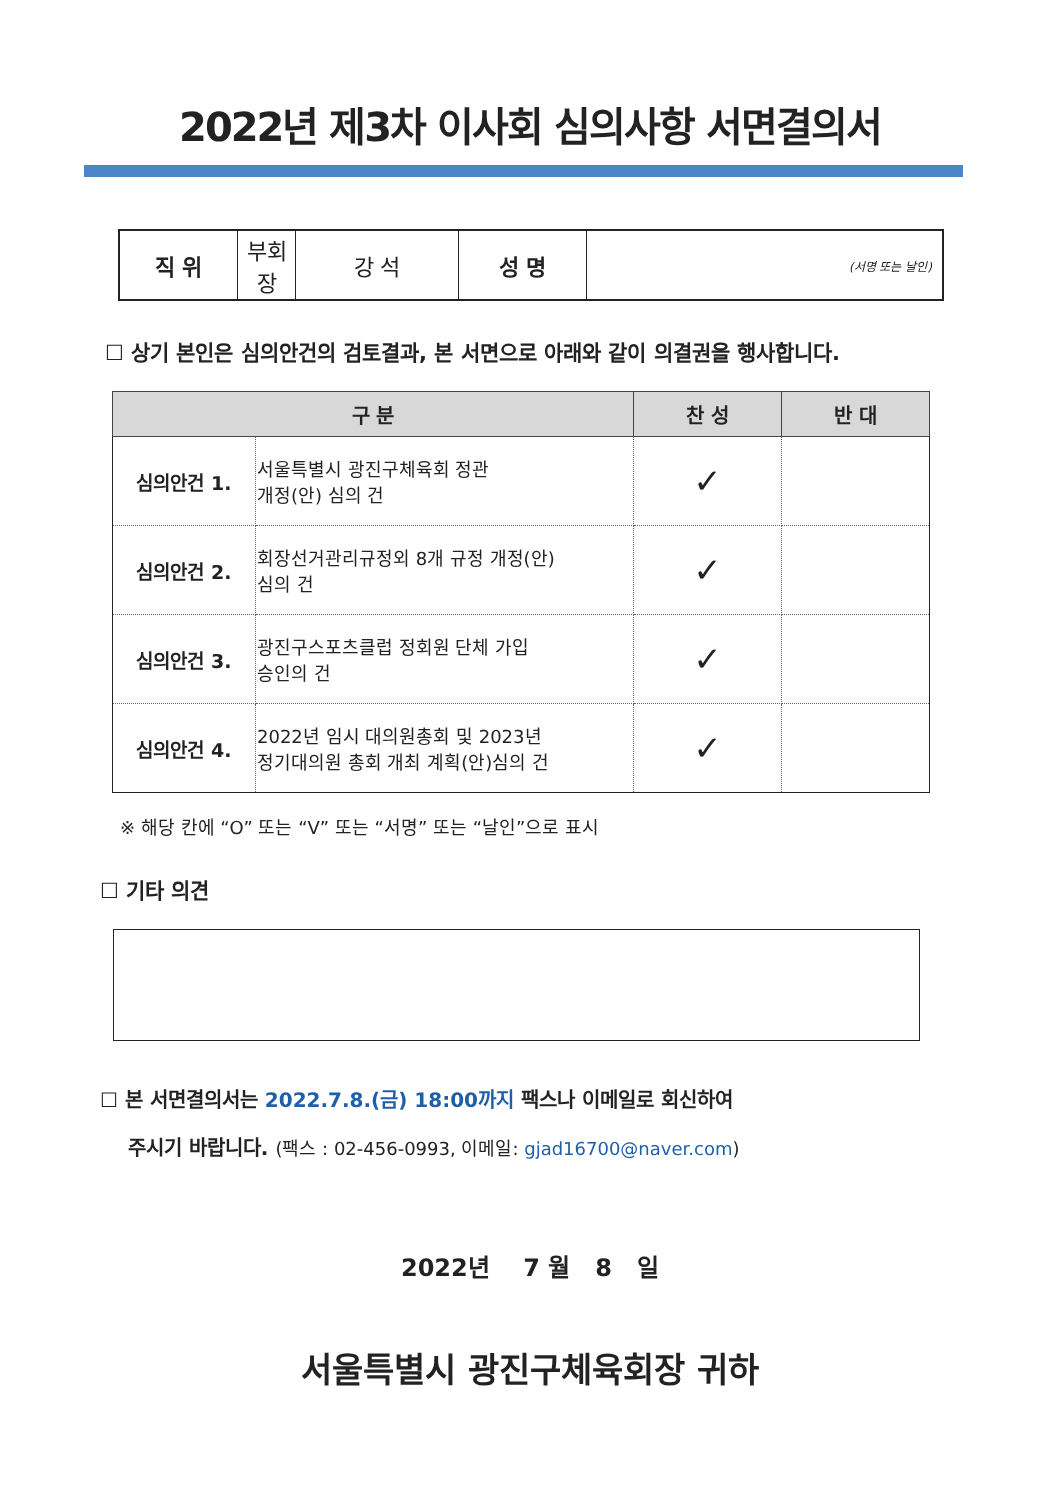2022년 제3차 이사회 심의사항 서면결의서
| 직 위 | 부회장 | 강 석 | 성 명 | (서명 또는 날인) |
☐ 상기 본인은 심의안건의 검토결과, 본 서면으로 아래와 같이 의결권을 행사합니다.
| 구 분 | | 찬 성 | 반 대 |
| --- | --- | --- | --- |
| 심의안건 1. | 서울특별시 광진구체육회 정관 개정(안) 심의 건 | ✓ | |
| 심의안건 2. | 회장선거관리규정외 8개 규정 개정(안) 심의 건 | ✓ | |
| 심의안건 3. | 광진구스포츠클럽 정회원 단체 가입 승인의 건 | ✓ | |
| 심의안건 4. | 2022년 임시 대의원총회 및 2023년 정기대의원 총회 개최 계획(안)심의 건 | ✓ | |
※ 해당 칸에 “O” 또는 “V” 또는 “서명” 또는 “날인”으로 표시
☐ 기타 의견
☐ 본 서면결의서는 2022.7.8.(금) 18:00까지 팩스나 이메일로 회신하여
주시기 바랍니다. (팩스 : 02-456-0993, 이메일: gjad16700@naver.com)
2022년 7 월 8 일
서울특별시 광진구체육회장 귀하